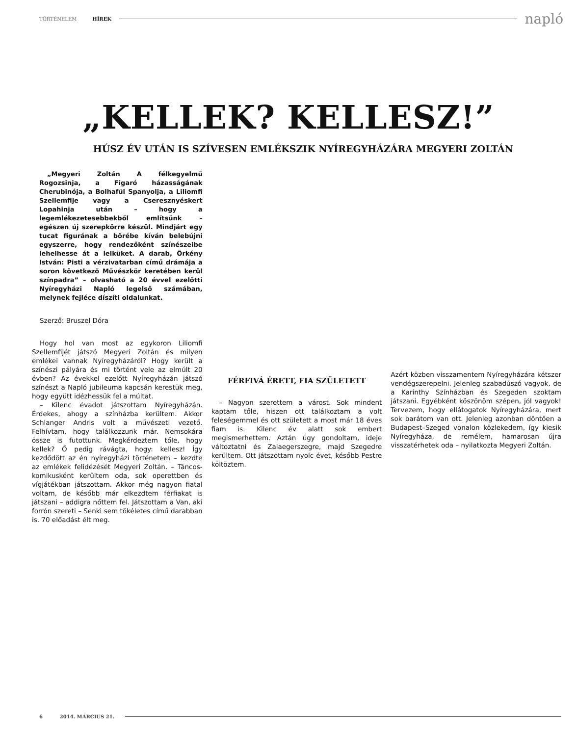TÖRTÉNELEM HÍREK napló
„KELLEK? KELLESZ!”
HÚSZ ÉV UTÁN IS SZÍVESEN EMLÉKSZIK NYÍREGYHÁZÁRA MEGYERI ZOLTÁN
„Megyeri Zoltán A félkegyelmű Rogozsinja, a Figaró házasságának Cherubinója, a Bolhafül Spanyolja, a Liliomfi Szellemfije vagy a Cseresznyéskert Lopahinja után – hogy a legemlékezetesebbekből említsünk – egészen új szerepkörre készül. Mindjárt egy tucat figurának a bőrébe kíván belebújni egyszerre, hogy rendezőként színészeibe lehelhesse át a lelküket. A darab, Örkény István: Pisti a vérzivatarban című drámája a soron következő Művészkör keretében kerül színpadra” – olvasható a 20 évvel ezelőtti Nyíregyházi Napló legelső számában, melynek fejléce díszíti oldalunkat.
Szerző: Bruszel Dóra
Hogy hol van most az egykoron Liliomfi Szellemfijét játszó Megyeri Zoltán és milyen emlékei vannak Nyíregyházáról? Hogy került a színészi pályára és mi történt vele az elmúlt 20 évben? Az évekkel ezelőtt Nyíregyházán játszó színészt a Napló jubileuma kapcsán kerestük meg, hogy együtt idézhessük fel a múltat.
– Kilenc évadot játszottam Nyíregyházán. Érdekes, ahogy a színházba kerültem. Akkor Schlanger Andris volt a művészeti vezető. Felhívtam, hogy találkozzunk már. Nemsokára össze is futottunk. Megkérdeztem tőle, hogy kellek? Ő pedig rávágta, hogy: kellesz! Így kezdődött az én nyíregyházi történetem – kezdte az emlékek felidézését Megyeri Zoltán. – Táncos-komikusként kerültem oda, sok operettben és vígjátékban játszottam. Akkor még nagyon fiatal voltam, de később már elkezdtem férfiakat is játszani – addigra nőttem fel. Játszottam a Van, aki forrón szereti – Senki sem tökéletes című darabban is. 70 előadást élt meg.
FÉRFIVÁ ÉRETT, FIA SZÜLETETT
– Nagyon szerettem a várost. Sok mindent kaptam tőle, hiszen ott találkoztam a volt feleségemmel és ott született a most már 18 éves fiam is. Kilenc év alatt sok embert megismerhettem. Aztán úgy gondoltam, ideje változtatni és Zalaegerszegre, majd Szegedre kerültem. Ott játszottam nyolc évet, később Pestre költöztem.
Azért közben visszamentem Nyíregyházára kétszer vendégszerepelni. Jelenleg szabadúszó vagyok, de a Karinthy Színházban és Szegeden szoktam játszani. Egyébként köszönöm szépen, jól vagyok! Tervezem, hogy ellátogatok Nyíregyházára, mert sok barátom van ott. Jelenleg azonban döntően a Budapest–Szeged vonalon közlekedem, így kiesik Nyíregyháza, de remélem, hamarosan újra visszatérhetek oda – nyilatkozta Megyeri Zoltán.
6 2014. MÁRCIUS 21.